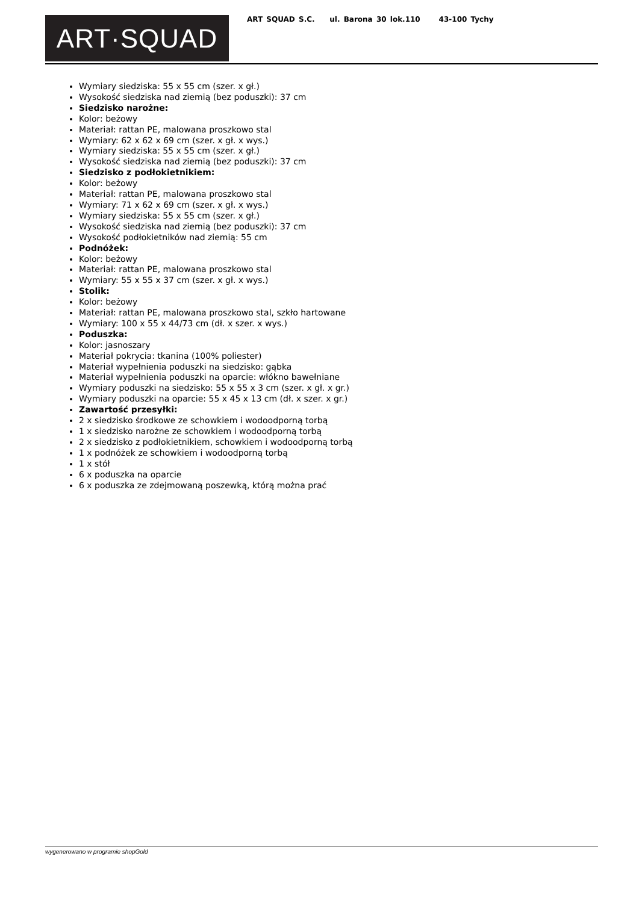ART·SQUAD
ART SQUAD S.C. ul. Barona 30 lok.110 43-100 Tychy
Wymiary siedziska: 55 x 55 cm (szer. x gł.)
Wysokość siedziska nad ziemią (bez poduszki): 37 cm
Siedzisko narożne:
Kolor: beżowy
Materiał: rattan PE, malowana proszkowo stal
Wymiary: 62 x 62 x 69 cm (szer. x gł. x wys.)
Wymiary siedziska: 55 x 55 cm (szer. x gł.)
Wysokość siedziska nad ziemią (bez poduszki): 37 cm
Siedzisko z podłokietnikiem:
Kolor: beżowy
Materiał: rattan PE, malowana proszkowo stal
Wymiary: 71 x 62 x 69 cm (szer. x gł. x wys.)
Wymiary siedziska: 55 x 55 cm (szer. x gł.)
Wysokość siedziska nad ziemią (bez poduszki): 37 cm
Wysokość podłokietników nad ziemią: 55 cm
Podnóżek:
Kolor: beżowy
Materiał: rattan PE, malowana proszkowo stal
Wymiary: 55 x 55 x 37 cm (szer. x gł. x wys.)
Stolik:
Kolor: beżowy
Materiał: rattan PE, malowana proszkowo stal, szkło hartowane
Wymiary: 100 x 55 x 44/73 cm (dł. x szer. x wys.)
Poduszka:
Kolor: jasnoszary
Materiał pokrycia: tkanina (100% poliester)
Materiał wypełnienia poduszki na siedzisko: gąbka
Materiał wypełnienia poduszki na oparcie: włókno bawełniane
Wymiary poduszki na siedzisko: 55 x 55 x 3 cm (szer. x gł. x gr.)
Wymiary poduszki na oparcie: 55 x 45 x 13 cm (dł. x szer. x gr.)
Zawartość przesyłki:
2 x siedzisko środkowe ze schowkiem i wodoodporną torbą
1 x siedzisko narożne ze schowkiem i wodoodporną torbą
2 x siedzisko z podłokietnikiem, schowkiem i wodoodporną torbą
1 x podnóżek ze schowkiem i wodoodporną torbą
1 x stół
6 x poduszka na oparcie
6 x poduszka ze zdejmowaną poszewką, którą można prać
wygenerowano w programie shopGold